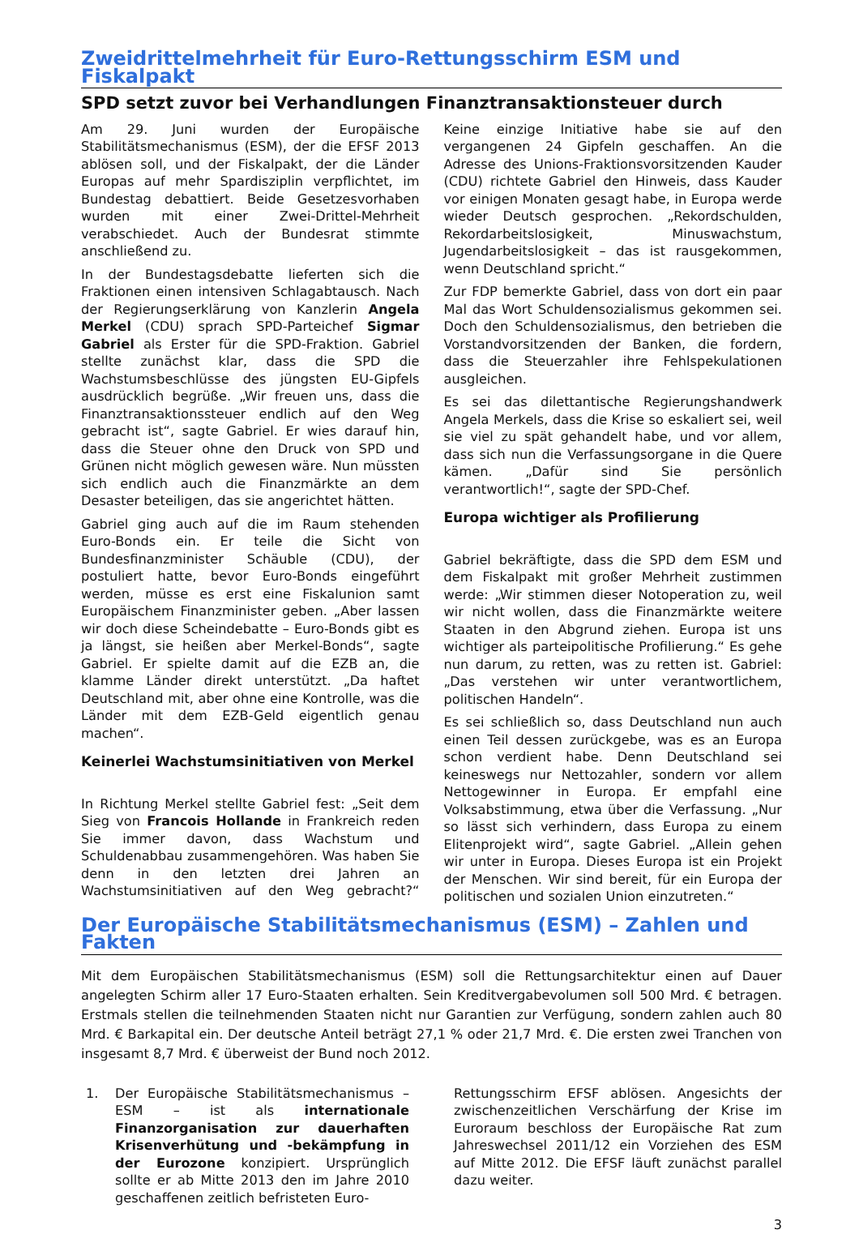Zweidrittelmehrheit für Euro-Rettungsschirm ESM und Fiskalpakt
SPD setzt zuvor bei Verhandlungen Finanztransaktionsteuer durch
Am 29. Juni wurden der Europäische Stabilitätsmechanismus (ESM), der die EFSF 2013 ablösen soll, und der Fiskalpakt, der die Länder Europas auf mehr Spardisziplin verpflichtet, im Bundestag debattiert. Beide Gesetzesvorhaben wurden mit einer Zwei-Drittel-Mehrheit verabschiedet. Auch der Bundesrat stimmte anschließend zu.
In der Bundestagsdebatte lieferten sich die Fraktionen einen intensiven Schlagabtausch. Nach der Regierungserklärung von Kanzlerin Angela Merkel (CDU) sprach SPD-Parteichef Sigmar Gabriel als Erster für die SPD-Fraktion. Gabriel stellte zunächst klar, dass die SPD die Wachstumsbeschlüsse des jüngsten EU-Gipfels ausdrücklich begrüße. „Wir freuen uns, dass die Finanztransaktionssteuer endlich auf den Weg gebracht ist“, sagte Gabriel. Er wies darauf hin, dass die Steuer ohne den Druck von SPD und Grünen nicht möglich gewesen wäre. Nun müssten sich endlich auch die Finanzmärkte an dem Desaster beteiligen, das sie angerichtet hätten.
Gabriel ging auch auf die im Raum stehenden Euro-Bonds ein. Er teile die Sicht von Bundesfinanzminister Schäuble (CDU), der postuliert hatte, bevor Euro-Bonds eingeführt werden, müsse es erst eine Fiskalunion samt Europäischem Finanzminister geben. „Aber lassen wir doch diese Scheindebatte – Euro-Bonds gibt es ja längst, sie heißen aber Merkel-Bonds“, sagte Gabriel. Er spielte damit auf die EZB an, die klamme Länder direkt unterstützt. „Da haftet Deutschland mit, aber ohne eine Kontrolle, was die Länder mit dem EZB-Geld eigentlich genau machen“.
Keinerlei Wachstumsinitiativen von Merkel
In Richtung Merkel stellte Gabriel fest: „Seit dem Sieg von Francois Hollande in Frankreich reden Sie immer davon, dass Wachstum und Schuldenabbau zusammengehören. Was haben Sie denn in den letzten drei Jahren an Wachstumsinitiativen auf den Weg gebracht?“ Keine einzige Initiative habe sie auf den vergangenen 24 Gipfeln geschaffen. An die Adresse des Unions-Fraktionsvorsitzenden Kauder (CDU) richtete Gabriel den Hinweis, dass Kauder vor einigen Monaten gesagt habe, in Europa werde wieder Deutsch gesprochen. „Rekordschulden, Rekordarbeitslosigkeit, Minuswachstum, Jugendarbeitslosigkeit – das ist rausgekommen, wenn Deutschland spricht.“
Zur FDP bemerkte Gabriel, dass von dort ein paar Mal das Wort Schuldensozialismus gekommen sei. Doch den Schuldensozialismus, den betrieben die Vorstandvorsitzenden der Banken, die fordern, dass die Steuerzahler ihre Fehlspekulationen ausgleichen.
Es sei das dilettantische Regierungshandwerk Angela Merkels, dass die Krise so eskaliert sei, weil sie viel zu spät gehandelt habe, und vor allem, dass sich nun die Verfassungsorgane in die Quere kämen. „Dafür sind Sie persönlich verantwortlich!“, sagte der SPD-Chef.
Europa wichtiger als Profilierung
Gabriel bekräftigte, dass die SPD dem ESM und dem Fiskalpakt mit großer Mehrheit zustimmen werde: „Wir stimmen dieser Notoperation zu, weil wir nicht wollen, dass die Finanzmärkte weitere Staaten in den Abgrund ziehen. Europa ist uns wichtiger als parteipolitische Profilierung.“ Es gehe nun darum, zu retten, was zu retten ist. Gabriel: „Das verstehen wir unter verantwortlichem, politischen Handeln“.
Es sei schließlich so, dass Deutschland nun auch einen Teil dessen zurückgebe, was es an Europa schon verdient habe. Denn Deutschland sei keineswegs nur Nettozahler, sondern vor allem Nettogewinner in Europa. Er empfahl eine Volksabstimmung, etwa über die Verfassung. „Nur so lässt sich verhindern, dass Europa zu einem Elitenprojekt wird“, sagte Gabriel. „Allein gehen wir unter in Europa. Dieses Europa ist ein Projekt der Menschen. Wir sind bereit, für ein Europa der politischen und sozialen Union einzutreten.“
Der Europäische Stabilitätsmechanismus (ESM) – Zahlen und Fakten
Mit dem Europäischen Stabilitätsmechanismus (ESM) soll die Rettungsarchitektur einen auf Dauer angelegten Schirm aller 17 Euro-Staaten erhalten. Sein Kreditvergabevolumen soll 500 Mrd. € betragen. Erstmals stellen die teilnehmenden Staaten nicht nur Garantien zur Verfügung, sondern zahlen auch 80 Mrd. € Barkapital ein. Der deutsche Anteil beträgt 27,1 % oder 21,7 Mrd. €. Die ersten zwei Tranchen von insgesamt 8,7 Mrd. € überweist der Bund noch 2012.
1. Der Europäische Stabilitätsmechanismus – ESM – ist als internationale Finanzorganisation zur dauerhaften Krisenverhütung und -bekämpfung in der Eurozone konzipiert. Ursprünglich sollte er ab Mitte 2013 den im Jahre 2010 geschaffenen zeitlich befristeten Euro-
Rettungsschirm EFSF ablösen. Angesichts der zwischenzeitlichen Verschärfung der Krise im Euroraum beschloss der Europäische Rat zum Jahreswechsel 2011/12 ein Vorziehen des ESM auf Mitte 2012. Die EFSF läuft zunächst parallel dazu weiter.
3